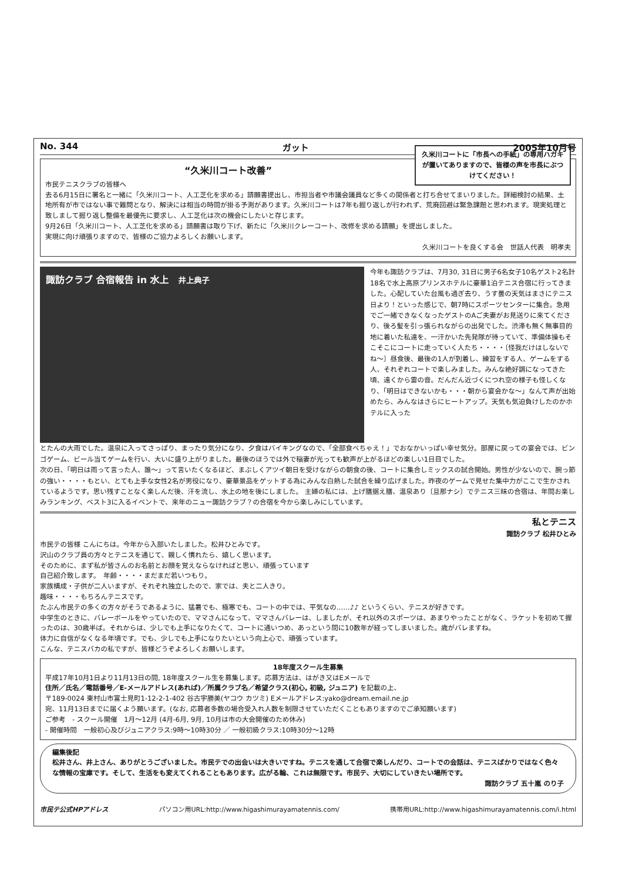No. 344 ガット 2005年10月号
久米川コートに「市長への手紙」の専用ハガキが置いてありますので、皆様の声を市長にぶつけてください！
“久米川コート改善”
市民テニスクラブの皆様へ
去る6月15日に署名と一緒に「久米川コート、人工芝化を求める」請願書提出し、市担当者や市議会議員など多くの関係者と打ち合せてまいりました。詳細検討の結果、土地所有が市ではない事で難問となり、解決には相当の時間が掛る予測があります。久米川コートは7年も掘り返しが行われず、荒廃回避は緊急課題と思われます。現実処理と致しまして掘り返し整備を最優先に要求し、人工芝化は次の機会にしたいと存じます。
9月26日「久米川コート、人工芝化を求める」請願書は取り下げ、新たに「久米川クレーコート、改修を求める請願」を提出しました。
実現に向け頑張りますので、皆様のご協力よろしくお願いします。
久米川コートを良くする会　世話人代表　明孝夫
諏訪クラブ 合宿報告 in 水上　井上典子
今年も諏訪クラブは、7月30, 31日に男子6名女子10名ゲスト2名計18名で水上高原プリンスホテルに豪華1泊テニス合宿に行ってきました。心配していた台風も過ぎ去り、うす曇の天気はまさにテニス日より！といった感じで、朝7時にスポーツセンターに集合。急用でご一緒できなくなったゲストのAご夫妻がお見送りに来てくださり、後ろ髪を引っ張られながらの出発でした。渋滞も無く無事目的地に着いた私達を、一汗かいた先発隊が待っていて、準備体操もそこそこにコートに走っていく人たち・・・・〔怪我だけはしないでね〜〕昼食後、最後の1人が到着し、練習をする人、ゲームをする人、それぞれコートで楽しみました。みんな絶好調になってきた頃、遠くから雷の音。だんだん近づくにつれ空の様子も怪しくなり、「明日はできないかも・・・朝から宴会かな〜」なんて声が出始めたら、みんなはさらにヒートアップ。天気も気迫負けしたのかホテルに入った
とたんの大雨でした。温泉に入ってさっぱり、まったり気分になり、夕食はバイキングなので、「全部食べちゃえ！」でおなかいっぱい幸せ気分。部屋に戻っての宴会では、ビンゴゲーム、ビール当てゲームを行い、大いに盛り上がりました。最後のほうでは外で稲妻が光っても歓声が上がるほどの楽しい1日目でした。
次の日、「明日は雨って言った人、誰〜」って言いたくなるほど、まぶしくアツイ朝日を受けながらの朝食の後、コートに集合しミックスの試合開始。男性が少ないので、腕っ節の強い・・・・もとい、とても上手な女性2名が男役になり、豪華景品をゲットする為にみんな白熱した試合を繰り広げました。昨夜のゲームで見せた集中力がここで生かされているようです。思い残すことなく楽しんだ後、汗を流し、水上の地を後にしました。 主婦の私には、上げ膳据え膳、温泉あり〔旦那ナシ〕でテニス三昧の合宿は、年間お楽しみランキング、ベスト3に入るイベントで、来年のニュー諏訪クラブ？の合宿を今から楽しみにしています。
私とテニス
諏訪クラブ 松井ひとみ
市民テの皆様 こんにちは。今年から入部いたしました。松井ひとみです。
沢山のクラブ員の方々とテニスを通じて、親しく慣れたら、嬉しく思います。
そのために、まず私が皆さんのお名前とお顔を覚えならなければと思い、頑張っています
自己紹介致します。　年齢・・・・まだまだ若いつもり。
家族構成・子供が二人いますが、それぞれ独立したので、家では、夫と二人きり。
趣味・・・・もちろんテニスです。
たぶん市民テの多くの方々がそうであるように、猛暑でも、極寒でも、コートの中では、平気なの……♪♪ というくらい、テニスが好きです。
中学生のときに、バレーボールをやっていたので、ママさんになって、ママさんバレーは、しましたが、それ以外のスポーツは、あまりやったことがなく、ラケットを初めて握ったのは、30歳半ば。それからは、少しでも上手になりたくて、コートに通いつめ、あっという間に10数年が経ってしまいました。歳がバレますね。
体力に自信がなくなる年頃です。でも、少しでも上手になりたいという向上心で、頑張っています。
こんな、テニスバカの私ですが、皆様どうぞよろしくお願いします。
18年度スクール生募集
平成17年10月1日より11月13日の間, 18年度スクール生を募集します。応募方法は、はがき又はEメールで
住所／氏名／電話番号／E-メールアドレス(あれば)／所属クラブ名／希望クラス(初心, 初級, ジュニア) を記載の上、
〒189-0024 東村山市富士見町1-12-2-1-402 谷古宇勝美(ヤコウ カツミ) Eメールアドレス:yako@dream.email.ne.jp
宛、11月13日までに届くよう願います。(なお, 応募者多数の場合受入れ人数を制限させていただくこともありますのでご承知願います)
ご参考　- スクール開催　1月〜12月 (4月-6月, 9月, 10月は市の大会開催のため休み)
- 開催時間　一般初心及びジュニアクラス:9時〜10時30分 ／ 一般初級クラス:10時30分〜12時
編集後記
松井さん、井上さん、ありがとうございました。市民テでの出会いは大きいですね。テニスを通して合宿で楽しんだり、コートでの会話は、テニスばかりではなく色々な情報の宝庫です。そして、生活をも変えてくれることもあります。広がる輪、これは無限です。市民テ、大切にしていきたい場所です。
諏訪クラブ 五十嵐 のり子
市民テ公式HPアドレス パソコン用URL:http://www.higashimurayamatennis.com/ 携帯用URL:http://www.higashimurayamatennis.com/i.html